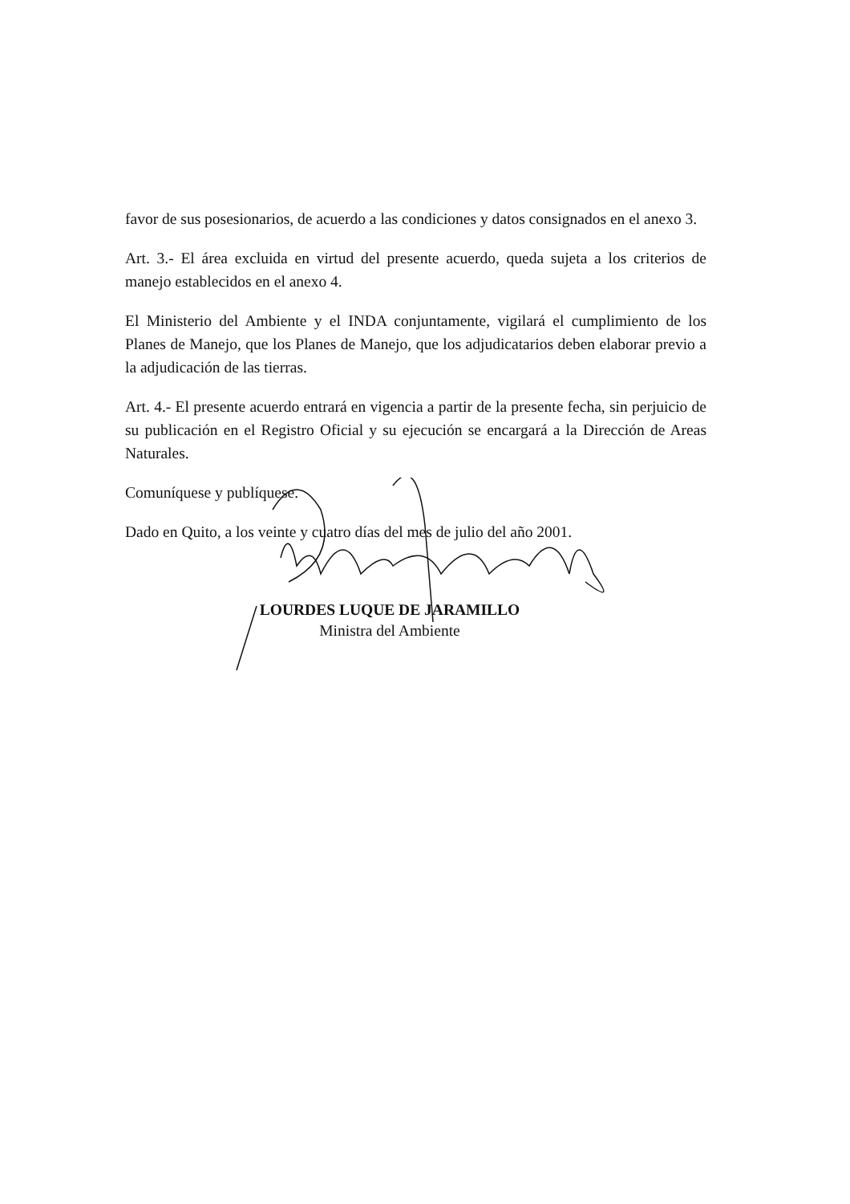favor de sus posesionarios, de acuerdo a las condiciones y datos consignados en el anexo 3.
Art. 3.- El área excluida en virtud del presente acuerdo, queda sujeta a los criterios de manejo establecidos en el anexo 4.
El Ministerio del Ambiente y el INDA conjuntamente, vigilará el cumplimiento de los Planes de Manejo, que los Planes de Manejo, que los adjudicatarios deben elaborar previo a la adjudicación de las tierras.
Art. 4.- El presente acuerdo entrará en vigencia a partir de la presente fecha, sin perjuicio de su publicación en el Registro Oficial y su ejecución se encargará a la Dirección de Areas Naturales.
Comuníquese y publíquese.
Dado en Quito, a los veinte y cuatro días del mes de julio del año 2001.
LOURDES LUQUE DE JARAMILLO
Ministra del Ambiente